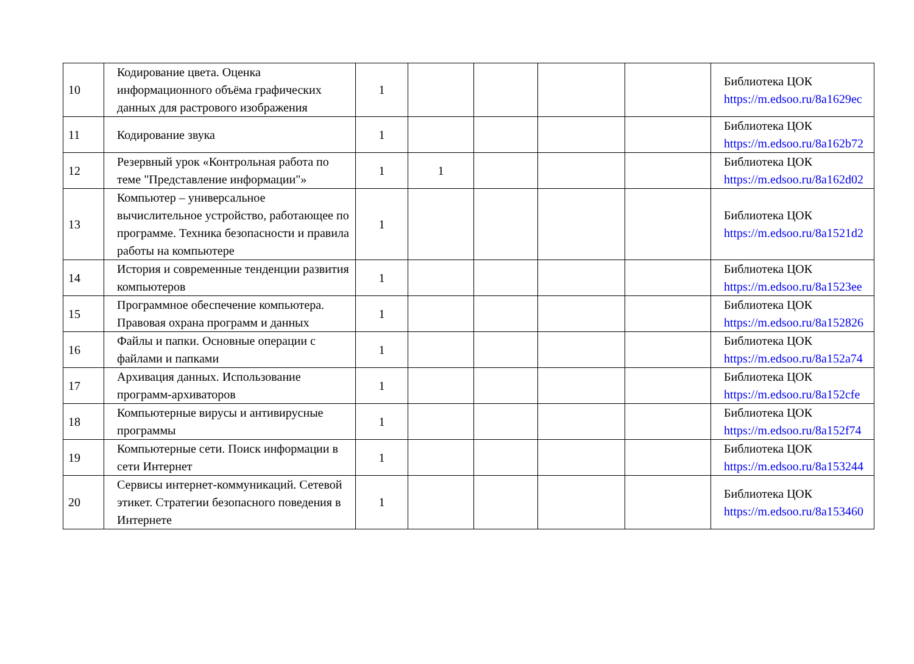| 10 | Кодирование цвета. Оценка информационного объёма графических данных для растрового изображения | 1 | | | | | Библиотека ЦОК https://m.edsoo.ru/8a1629ec |
| 11 | Кодирование звука | 1 | | | | | Библиотека ЦОК https://m.edsoo.ru/8a162b72 |
| 12 | Резервный урок «Контрольная работа по теме "Представление информации"» | 1 | 1 | | | | Библиотека ЦОК https://m.edsoo.ru/8a162d02 |
| 13 | Компьютер – универсальное вычислительное устройство, работающее по программе. Техника безопасности и правила работы на компьютере | 1 | | | | | Библиотека ЦОК https://m.edsoo.ru/8a1521d2 |
| 14 | История и современные тенденции развития компьютеров | 1 | | | | | Библиотека ЦОК https://m.edsoo.ru/8a1523ee |
| 15 | Программное обеспечение компьютера. Правовая охрана программ и данных | 1 | | | | | Библиотека ЦОК https://m.edsoo.ru/8a152826 |
| 16 | Файлы и папки. Основные операции с файлами и папками | 1 | | | | | Библиотека ЦОК https://m.edsoo.ru/8a152a74 |
| 17 | Архивация данных. Использование программ-архиваторов | 1 | | | | | Библиотека ЦОК https://m.edsoo.ru/8a152cfe |
| 18 | Компьютерные вирусы и антивирусные программы | 1 | | | | | Библиотека ЦОК https://m.edsoo.ru/8a152f74 |
| 19 | Компьютерные сети. Поиск информации в сети Интернет | 1 | | | | | Библиотека ЦОК https://m.edsoo.ru/8a153244 |
| 20 | Сервисы интернет-коммуникаций. Сетевой этикет. Стратегии безопасного поведения в Интернете | 1 | | | | | Библиотека ЦОК https://m.edsoo.ru/8a153460 |